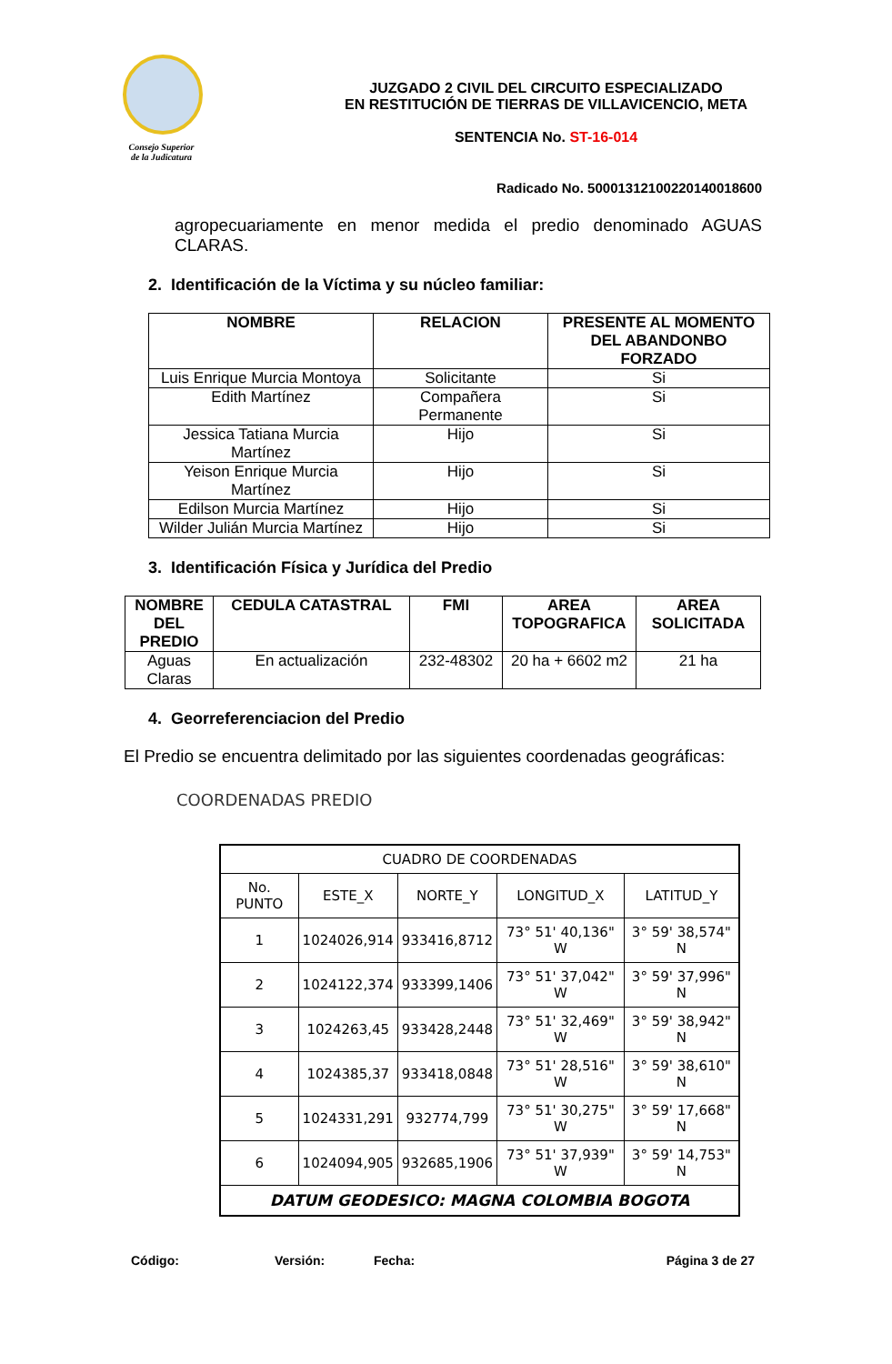Consejo Superior
de la Judicatura
JUZGADO 2 CIVIL DEL CIRCUITO ESPECIALIZADO
EN RESTITUCIÓN DE TIERRAS DE VILLAVICENCIO, META
SENTENCIA No. ST-16-014
Radicado No. 50001312100220140018600
agropecuariamente en menor medida el predio denominado AGUAS CLARAS.
2. Identificación de la Víctima y su núcleo familiar:
| NOMBRE | RELACION | PRESENTE AL MOMENTO DEL ABANDONBO FORZADO |
| --- | --- | --- |
| Luis Enrique Murcia Montoya | Solicitante | Si |
| Edith Martínez | Compañera Permanente | Si |
| Jessica Tatiana Murcia Martínez | Hijo | Si |
| Yeison Enrique Murcia Martínez | Hijo | Si |
| Edilson Murcia Martínez | Hijo | Si |
| Wilder Julián Murcia Martínez | Hijo | Si |
3. Identificación Física y Jurídica del Predio
| NOMBRE DEL PREDIO | CEDULA CATASTRAL | FMI | AREA TOPOGRAFICA | AREA SOLICITADA |
| --- | --- | --- | --- | --- |
| Aguas Claras | En actualización | 232-48302 | 20 ha + 6602 m2 | 21 ha |
4. Georreferenciacion del Predio
El Predio se encuentra delimitado por las siguientes coordenadas geográficas:
COORDENADAS PREDIO
| CUADRO DE COORDENADAS | | | | |
| --- | --- | --- | --- | --- |
| No. PUNTO | ESTE_X | NORTE_Y | LONGITUD_X | LATITUD_Y |
| 1 | 1024026,914 | 933416,8712 | 73° 51' 40,136" W | 3° 59' 38,574" N |
| 2 | 1024122,374 | 933399,1406 | 73° 51' 37,042" W | 3° 59' 37,996" N |
| 3 | 1024263,45 | 933428,2448 | 73° 51' 32,469" W | 3° 59' 38,942" N |
| 4 | 1024385,37 | 933418,0848 | 73° 51' 28,516" W | 3° 59' 38,610" N |
| 5 | 1024331,291 | 932774,799 | 73° 51' 30,275" W | 3° 59' 17,668" N |
| 6 | 1024094,905 | 932685,1906 | 73° 51' 37,939" W | 3° 59' 14,753" N |
| DATUM GEODESICO: MAGNA COLOMBIA BOGOTA | | | | |
Código: Versión: Fecha: Página 3 de 27